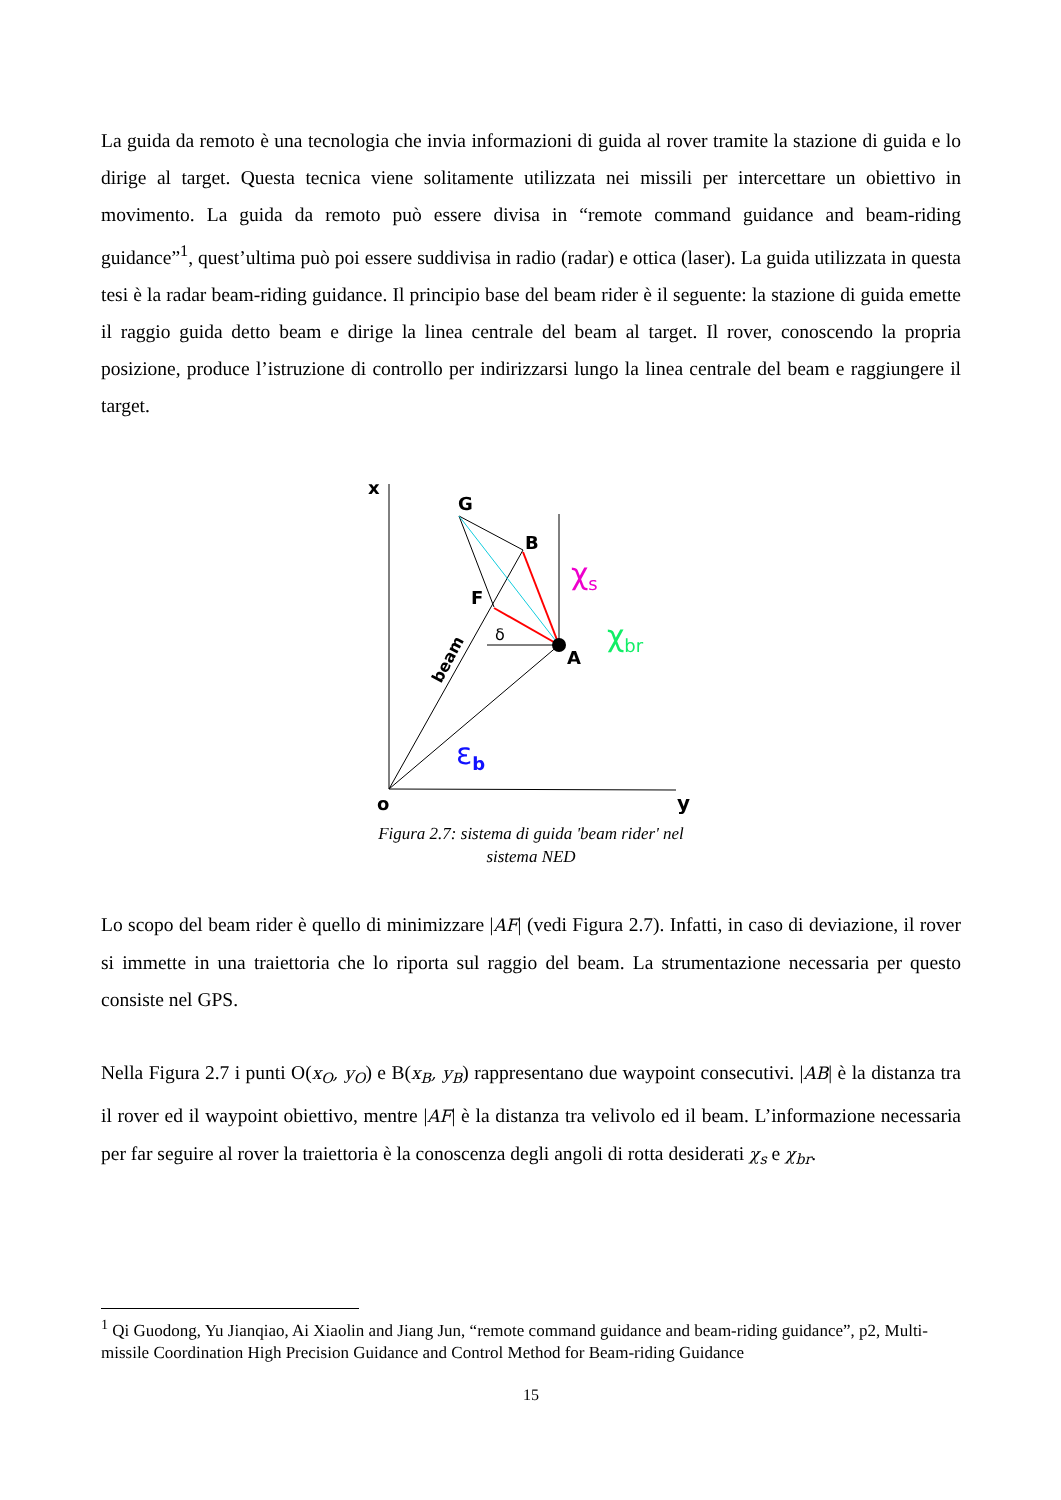La guida da remoto è una tecnologia che invia informazioni di guida al rover tramite la stazione di guida e lo dirige al target. Questa tecnica viene solitamente utilizzata nei missili per intercettare un obiettivo in movimento. La guida da remoto può essere divisa in “remote command guidance and beam-riding guidance”<sup>1</sup>, quest’ultima può poi essere suddivisa in radio (radar) e ottica (laser). La guida utilizzata in questa tesi è la radar beam-riding guidance. Il principio base del beam rider è il seguente: la stazione di guida emette il raggio guida detto beam e dirige la linea centrale del beam al target. Il rover, conoscendo la propria posizione, produce l’istruzione di controllo per indirizzarsi lungo la linea centrale del beam e raggiungere il target.
x
G
B
F
A
o
y
δ
beam
χs
χbr
εb
Figura 2.7: sistema di guida 'beam rider' nel
sistema NED
Lo scopo del beam rider è quello di minimizzare |AF| (vedi Figura 2.7). Infatti, in caso di deviazione, il rover si immette in una traiettoria che lo riporta sul raggio del beam. La strumentazione necessaria per questo consiste nel GPS.
Nella Figura 2.7 i punti O(x<sub>O</sub>, y<sub>O</sub>) e B(x<sub>B</sub>, y<sub>B</sub>) rappresentano due waypoint consecutivi. |AB| è la distanza tra il rover ed il waypoint obiettivo, mentre |AF| è la distanza tra velivolo ed il beam. L’informazione necessaria per far seguire al rover la traiettoria è la conoscenza degli angoli di rotta desiderati χ<sub>s</sub> e χ<sub>br</sub>.
<sup>1</sup> Qi Guodong, Yu Jianqiao, Ai Xiaolin and Jiang Jun, “remote command guidance and beam-riding guidance”, p2, Multi-missile Coordination High Precision Guidance and Control Method for Beam-riding Guidance
15